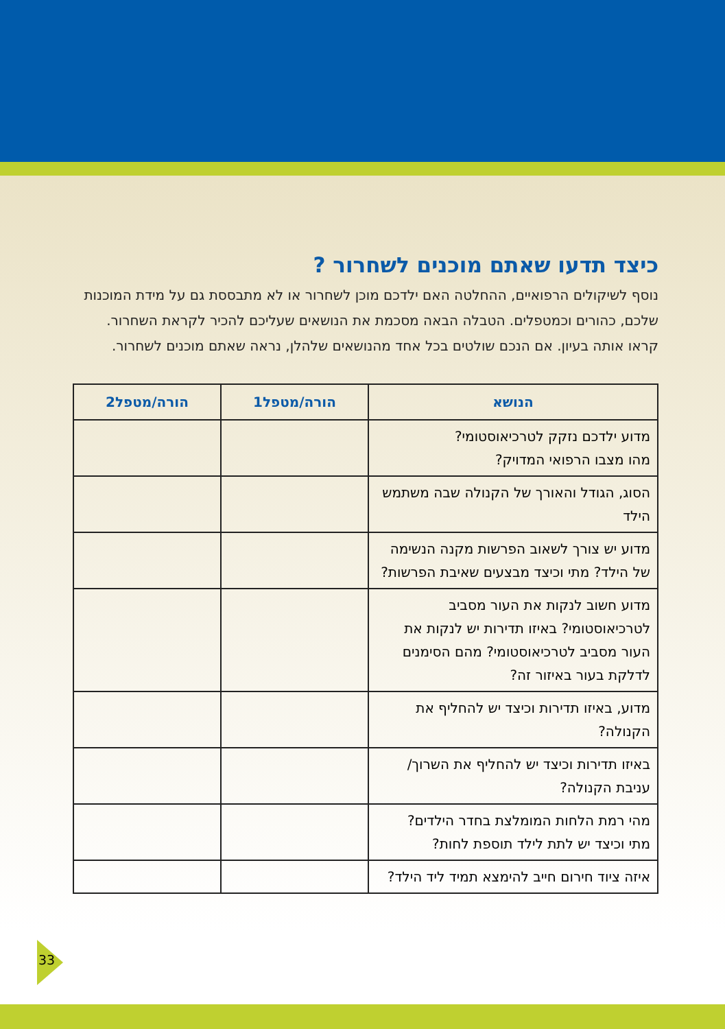כיצד תדעו שאתם מוכנים לשחרור ?
נוסף לשיקולים הרפואיים, ההחלטה האם ילדכם מוכן לשחרור או לא מתבססת גם על מידת המוכנות שלכם, כהורים וכמטפלים. הטבלה הבאה מסכמת את הנושאים שעליכם להכיר לקראת השחרור. קראו אותה בעיון. אם הנכם שולטים בכל אחד מהנושאים שלהלן, נראה שאתם מוכנים לשחרור.
| הנושא | הורה/מטפל1 | הורה/מטפל2 |
| --- | --- | --- |
| מדוע ילדכם נזקק לטרכיאוסטומי? מהו מצבו הרפואי המדויק? | | |
| הסוג, הגודל והאורך של הקנולה שבה משתמש הילד | | |
| מדוע יש צורך לשאוב הפרשות מקנה הנשימה של הילד? מתי וכיצד מבצעים שאיבת הפרשות? | | |
| מדוע חשוב לנקות את העור מסביב לטרכיאוסטומי? באיזו תדירות יש לנקות את העור מסביב לטרכיאוסטומי? מהם הסימנים לדלקת בעור באיזור זה? | | |
| מדוע, באיזו תדירות וכיצד יש להחליף את הקנולה? | | |
| באיזו תדירות וכיצד יש להחליף את השרוך/ עניבת הקנולה? | | |
| מהי רמת הלחות המומלצת בחדר הילדים? מתי וכיצד יש לתת לילד תוספת לחות? | | |
| איזה ציוד חירום חייב להימצא תמיד ליד הילד? | | |
33